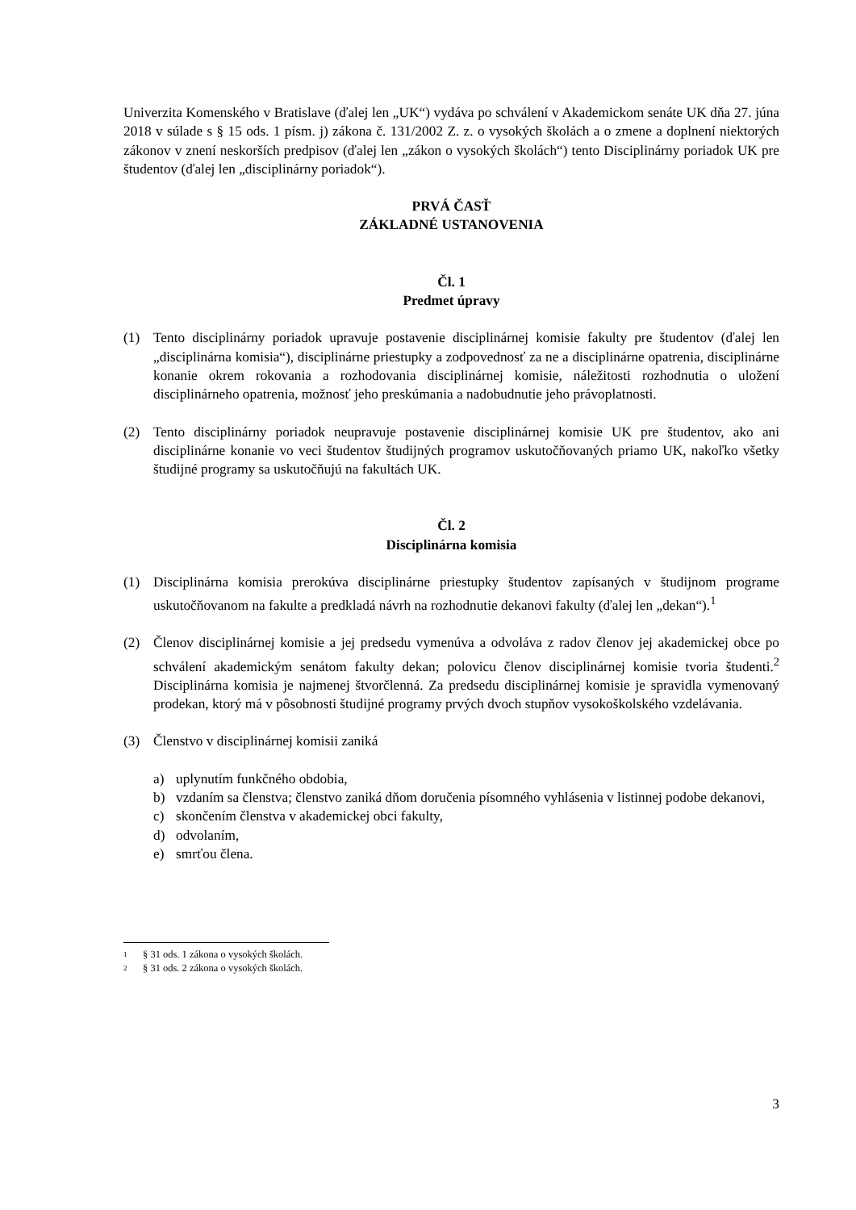Univerzita Komenského v Bratislave (ďalej len „UK“) vydáva po schválení v Akademickom senáte UK dňa 27. júna 2018 v súlade s § 15 ods. 1 písm. j) zákona č. 131/2002 Z. z. o vysokých školách a o zmene a doplnení niektorých zákonov v znení neskorších predpisov (ďalej len „zákon o vysokých školách“) tento Disciplinárny poriadok UK pre študentov (ďalej len „disciplinárny poriadok“).
PRVÁ ČASŤ
ZÁKLADNÉ USTANOVENIA
Čl. 1
Predmet úpravy
(1) Tento disciplinárny poriadok upravuje postavenie disciplinárnej komisie fakulty pre študentov (ďalej len „disciplinárna komisia“), disciplinárne priestupky a zodpovednosť za ne a disciplinárne opatrenia, disciplinárne konanie okrem rokovania a rozhodovania disciplinárnej komisie, náležitosti rozhodnutia o uložení disciplinárneho opatrenia, možnosť jeho preskúmania a nadobudnutie jeho právoplatnosti.
(2) Tento disciplinárny poriadok neupravuje postavenie disciplinárnej komisie UK pre študentov, ako ani disciplinárne konanie vo veci študentov študijných programov uskutočňovaných priamo UK, nakoľko všetky študijné programy sa uskutočňujú na fakultách UK.
Čl. 2
Disciplinárna komisia
(1) Disciplinárna komisia prerokúva disciplinárne priestupky študentov zapísaných v študijnom programe uskutočňovanom na fakulte a predkladá návrh na rozhodnutie dekanovi fakulty (ďalej len „dekan“).<sup>1</sup>
(2) Členov disciplinárnej komisie a jej predsedu vymenúva a odvoláva z radov členov jej akademickej obce po schválení akademickým senátom fakulty dekan; polovicu členov disciplinárnej komisie tvoria študenti.<sup>2</sup> Disciplinárna komisia je najmenej štvorčlenná. Za predsedu disciplinárnej komisie je spravidla vymenovaný prodekan, ktorý má v pôsobnosti študijné programy prvých dvoch stupňov vysokoškolského vzdelávania.
(3) Členstvo v disciplinárnej komisii zaniká
a) uplynutím funkčného obdobia,
b) vzdaním sa členstva; členstvo zaniká dňom doručenia písomného vyhlásenia v listinnej podobe dekanovi,
c) skončením členstva v akademickej obci fakulty,
d) odvolaním,
e) smrťou člena.
1 § 31 ods. 1 zákona o vysokých školách.
2 § 31 ods. 2 zákona o vysokých školách.
3